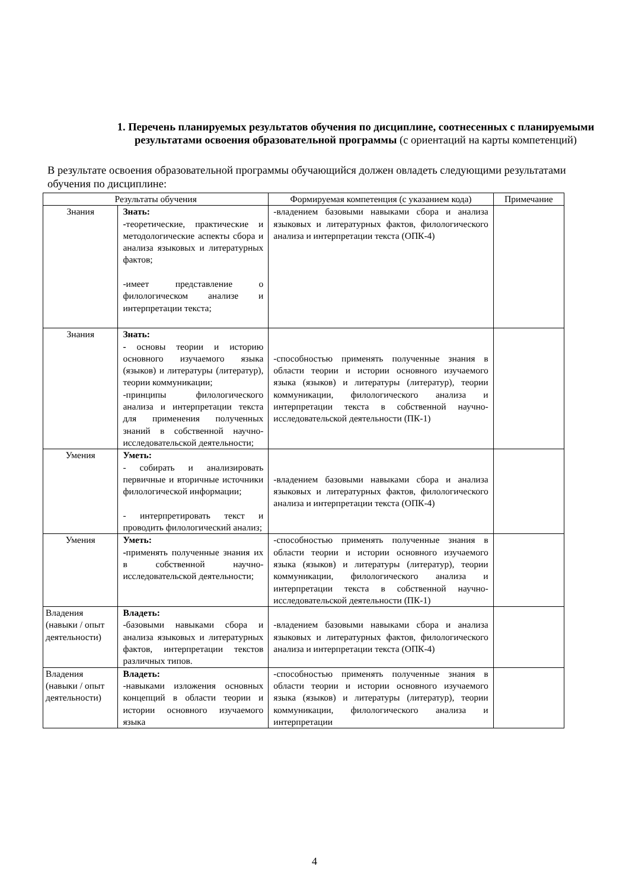1. Перечень планируемых результатов обучения по дисциплине, соотнесенных с планируемыми результатами освоения образовательной программы (с ориентаций на карты компетенций)
В результате освоения образовательной программы обучающийся должен овладеть следующими результатами обучения по дисциплине:
| Результаты обучения | | Формируемая компетенция (с указанием кода) | Примечание |
| --- | --- | --- | --- |
| Знания | Знать: - теоретические, практические и методологические аспекты сбора и анализа языковых и литературных фактов; -имеет представление о филологическом анализе и интерпретации текста; | -владением базовыми навыками сбора и анализа языковых и литературных фактов, филологического анализа и интерпретации текста (ОПК-4) | |
| Знания | Знать: - основы теории и историю основного изучаемого языка (языков) и литературы (литератур), теории коммуникации; -принципы филологического анализа и интерпретации текста для применения полученных знаний в собственной научно-исследовательской деятельности; | -способностью применять полученные знания в области теории и истории основного изучаемого языка (языков) и литературы (литератур), теории коммуникации, филологического анализа и интерпретации текста в собственной научно-исследовательской деятельности (ПК-1) | |
| Умения | Уметь: - собирать и анализировать первичные и вторичные источники филологической информации; - интерпретировать текст и проводить филологический анализ; | -владением базовыми навыками сбора и анализа языковых и литературных фактов, филологического анализа и интерпретации текста (ОПК-4) | |
| Умения | Уметь: - применять полученные знания их в собственной научно-исследовательской деятельности; | -способностью применять полученные знания в области теории и истории основного изучаемого языка (языков) и литературы (литератур), теории коммуникации, филологического анализа и интерпретации текста в собственной научно-исследовательской деятельности (ПК-1) | |
| Владения (навыки / опыт деятельности) | Владеть: -базовыми навыками сбора и анализа языковых и литературных фактов, интерпретации текстов различных типов. | -владением базовыми навыками сбора и анализа языковых и литературных фактов, филологического анализа и интерпретации текста (ОПК-4) | |
| Владения (навыки / опыт деятельности) | Владеть: -навыками изложения основных концепций в области теории и истории основного изучаемого языка | -способностью применять полученные знания в области теории и истории основного изучаемого языка (языков) и литературы (литератур), теории коммуникации, филологического анализа и интерпретации | |
4